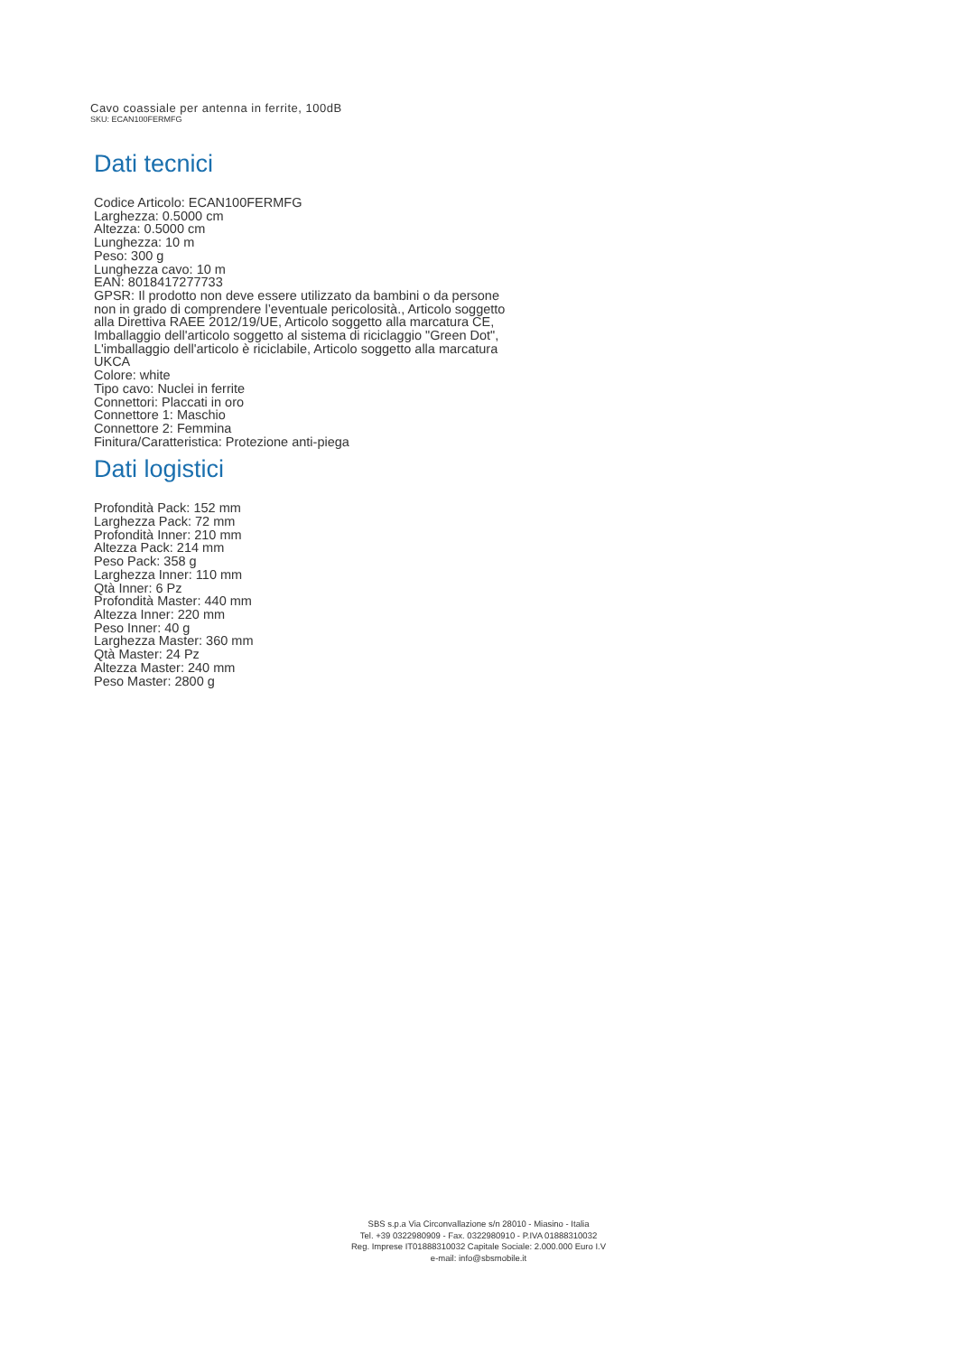Cavo coassiale per antenna in ferrite, 100dB
SKU: ECAN100FERMFG
Dati tecnici
Codice Articolo: ECAN100FERMFG
Larghezza: 0.5000 cm
Altezza: 0.5000 cm
Lunghezza: 10 m
Peso: 300 g
Lunghezza cavo: 10 m
EAN: 8018417277733
GPSR: Il prodotto non deve essere utilizzato da bambini o da persone non in grado di comprendere l’eventuale pericolosità., Articolo soggetto alla Direttiva RAEE 2012/19/UE, Articolo soggetto alla marcatura CE, Imballaggio dell'articolo soggetto al sistema di riciclaggio "Green Dot", L'imballaggio dell'articolo è riciclabile, Articolo soggetto alla marcatura UKCA
Colore: white
Tipo cavo: Nuclei in ferrite
Connettori: Placcati in oro
Connettore 1: Maschio
Connettore 2: Femmina
Finitura/Caratteristica: Protezione anti-piega
Dati logistici
Profondità Pack: 152 mm
Larghezza Pack: 72 mm
Profondità Inner: 210 mm
Altezza Pack: 214 mm
Peso Pack: 358 g
Larghezza Inner: 110 mm
Qtà Inner: 6 Pz
Profondità Master: 440 mm
Altezza Inner: 220 mm
Peso Inner: 40 g
Larghezza Master: 360 mm
Qtà Master: 24 Pz
Altezza Master: 240 mm
Peso Master: 2800 g
SBS s.p.a Via Circonvallazione s/n 28010 - Miasino - Italia
Tel. +39 0322980909 - Fax. 0322980910 - P.IVA 01888310032
Reg. Imprese IT01888310032 Capitale Sociale: 2.000.000 Euro I.V
e-mail: info@sbsmobile.it